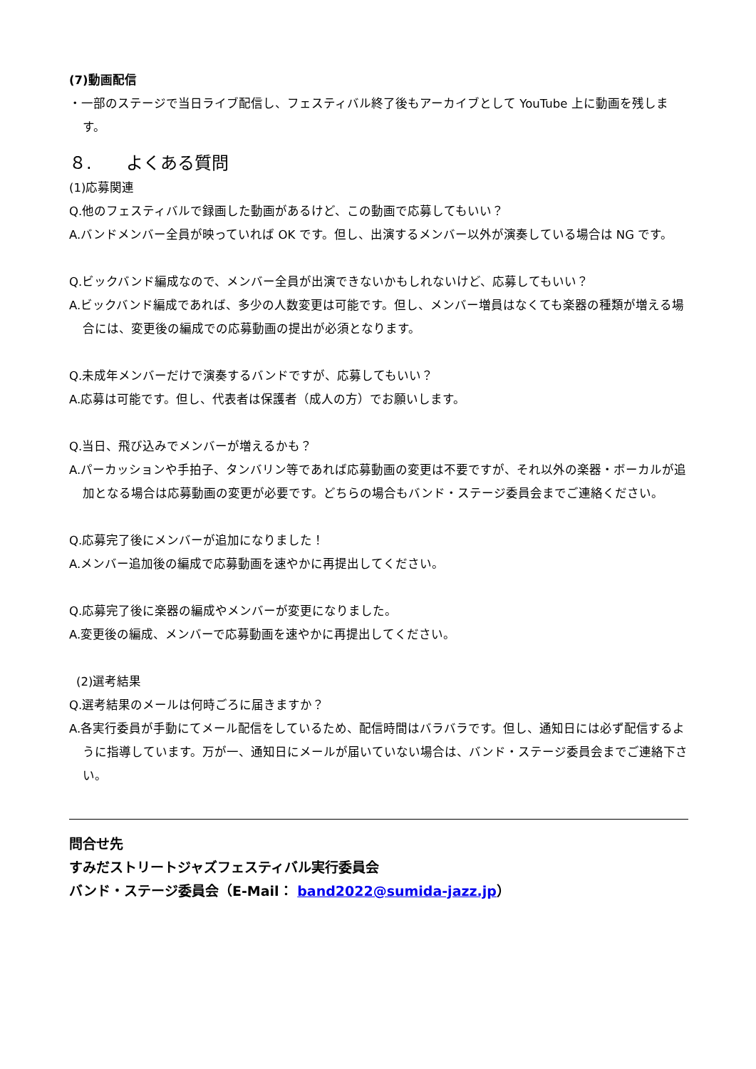(7)動画配信
・一部のステージで当日ライブ配信し、フェスティバル終了後もアーカイブとして YouTube 上に動画を残します。
８.　　よくある質問
(1)応募関連
Q.他のフェスティバルで録画した動画があるけど、この動画で応募してもいい？
A.バンドメンバー全員が映っていれば OK です。但し、出演するメンバー以外が演奏している場合は NG です。
Q.ビックバンド編成なので、メンバー全員が出演できないかもしれないけど、応募してもいい？
A.ビックバンド編成であれば、多少の人数変更は可能です。但し、メンバー増員はなくても楽器の種類が増える場合には、変更後の編成での応募動画の提出が必須となります。
Q.未成年メンバーだけで演奏するバンドですが、応募してもいい？
A.応募は可能です。但し、代表者は保護者（成人の方）でお願いします。
Q.当日、飛び込みでメンバーが増えるかも？
A.パーカッションや手拍子、タンバリン等であれば応募動画の変更は不要ですが、それ以外の楽器・ボーカルが追加となる場合は応募動画の変更が必要です。どちらの場合もバンド・ステージ委員会までご連絡ください。
Q.応募完了後にメンバーが追加になりました！
A.メンバー追加後の編成で応募動画を速やかに再提出してください。
Q.応募完了後に楽器の編成やメンバーが変更になりました。
A.変更後の編成、メンバーで応募動画を速やかに再提出してください。
(2)選考結果
Q.選考結果のメールは何時ごろに届きますか？
A.各実行委員が手動にてメール配信をしているため、配信時間はバラバラです。但し、通知日には必ず配信するように指導しています。万が一、通知日にメールが届いていない場合は、バンド・ステージ委員会までご連絡下さい。
問合せ先
すみだストリートジャズフェスティバル実行委員会
バンド・ステージ委員会（E-Mail： band2022@sumida-jazz.jp）